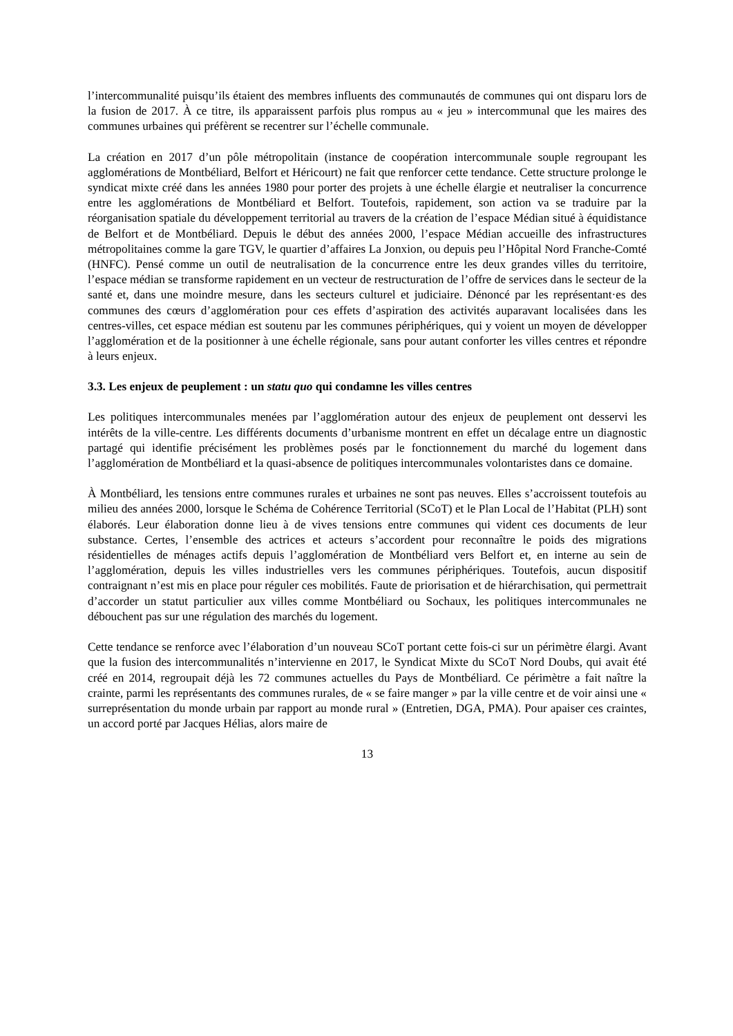l’intercommunalité puisqu’ils étaient des membres influents des communautés de communes qui ont disparu lors de la fusion de 2017. À ce titre, ils apparaissent parfois plus rompus au « jeu » intercommunal que les maires des communes urbaines qui préfèrent se recentrer sur l’échelle communale.
La création en 2017 d’un pôle métropolitain (instance de coopération intercommunale souple regroupant les agglomérations de Montbéliard, Belfort et Héricourt) ne fait que renforcer cette tendance. Cette structure prolonge le syndicat mixte créé dans les années 1980 pour porter des projets à une échelle élargie et neutraliser la concurrence entre les agglomérations de Montbéliard et Belfort. Toutefois, rapidement, son action va se traduire par la réorganisation spatiale du développement territorial au travers de la création de l’espace Médian situé à équidistance de Belfort et de Montbéliard. Depuis le début des années 2000, l’espace Médian accueille des infrastructures métropolitaines comme la gare TGV, le quartier d’affaires La Jonxion, ou depuis peu l’Hôpital Nord Franche-Comté (HNFC). Pensé comme un outil de neutralisation de la concurrence entre les deux grandes villes du territoire, l’espace médian se transforme rapidement en un vecteur de restructuration de l’offre de services dans le secteur de la santé et, dans une moindre mesure, dans les secteurs culturel et judiciaire. Dénoncé par les représentant·es des communes des cœurs d’agglomération pour ces effets d’aspiration des activités auparavant localisées dans les centres-villes, cet espace médian est soutenu par les communes périphériques, qui y voient un moyen de développer l’agglomération et de la positionner à une échelle régionale, sans pour autant conforter les villes centres et répondre à leurs enjeux.
3.3. Les enjeux de peuplement : un statu quo qui condamne les villes centres
Les politiques intercommunales menées par l’agglomération autour des enjeux de peuplement ont desservi les intérêts de la ville-centre. Les différents documents d’urbanisme montrent en effet un décalage entre un diagnostic partagé qui identifie précisément les problèmes posés par le fonctionnement du marché du logement dans l’agglomération de Montbéliard et la quasi-absence de politiques intercommunales volontaristes dans ce domaine.
À Montbéliard, les tensions entre communes rurales et urbaines ne sont pas neuves. Elles s’accroissent toutefois au milieu des années 2000, lorsque le Schéma de Cohérence Territorial (SCoT) et le Plan Local de l’Habitat (PLH) sont élaborés. Leur élaboration donne lieu à de vives tensions entre communes qui vident ces documents de leur substance. Certes, l’ensemble des actrices et acteurs s’accordent pour reconnaître le poids des migrations résidentielles de ménages actifs depuis l’agglomération de Montbéliard vers Belfort et, en interne au sein de l’agglomération, depuis les villes industrielles vers les communes périphériques. Toutefois, aucun dispositif contraignant n’est mis en place pour réguler ces mobilités. Faute de priorisation et de hiérarchisation, qui permettrait d’accorder un statut particulier aux villes comme Montbéliard ou Sochaux, les politiques intercommunales ne débouchent pas sur une régulation des marchés du logement.
Cette tendance se renforce avec l’élaboration d’un nouveau SCoT portant cette fois-ci sur un périmètre élargi. Avant que la fusion des intercommunalités n’intervienne en 2017, le Syndicat Mixte du SCoT Nord Doubs, qui avait été créé en 2014, regroupait déjà les 72 communes actuelles du Pays de Montbéliard. Ce périmètre a fait naître la crainte, parmi les représentants des communes rurales, de « se faire manger » par la ville centre et de voir ainsi une « surreprésentation du monde urbain par rapport au monde rural » (Entretien, DGA, PMA). Pour apaiser ces craintes, un accord porté par Jacques Hélias, alors maire de
13